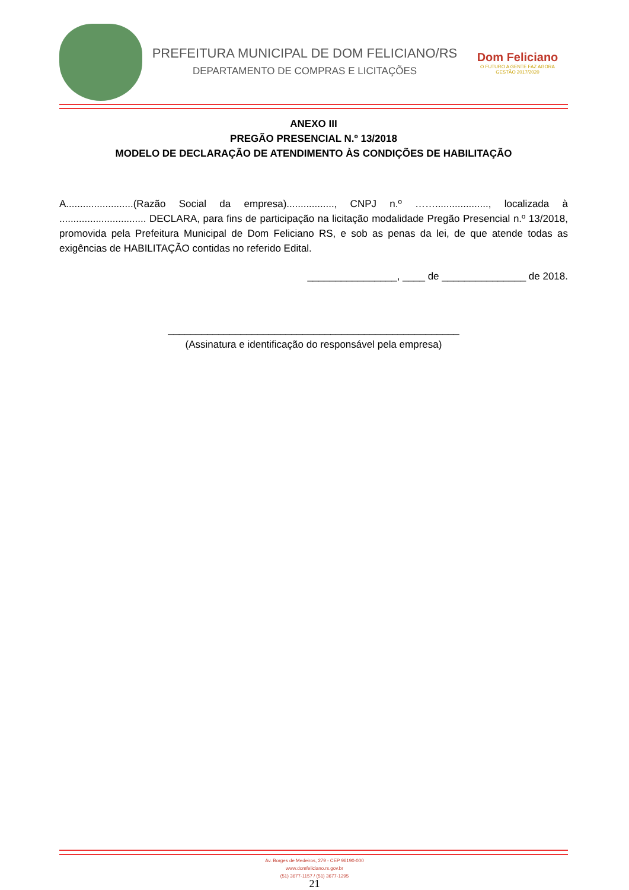PREFEITURA MUNICIPAL DE DOM FELICIANO/RS
DEPARTAMENTO DE COMPRAS E LICITAÇÕES
Dom Feliciano
O FUTURO A GENTE FAZ AGORA
GESTÃO 2017/2020
ANEXO III
PREGÃO PRESENCIAL N.º 13/2018
MODELO DE DECLARAÇÃO DE ATENDIMENTO ÀS CONDIÇÕES DE HABILITAÇÃO
A........................(Razão Social da empresa)................., CNPJ n.º ……..................., localizada à ............................... DECLARA, para fins de participação na licitação modalidade Pregão Presencial n.º 13/2018, promovida pela Prefeitura Municipal de Dom Feliciano RS, e sob as penas da lei, de que atende todas as exigências de HABILITAÇÃO contidas no referido Edital.
________________, ____ de _______________ de 2018.
____________________________________________________
(Assinatura e identificação do responsável pela empresa)
Av. Borges de Medeiros, 279 - CEP 96190-000
www.domfeliciano.rs.gov.br
(51) 3677-1157 / (51) 3677-1295
21